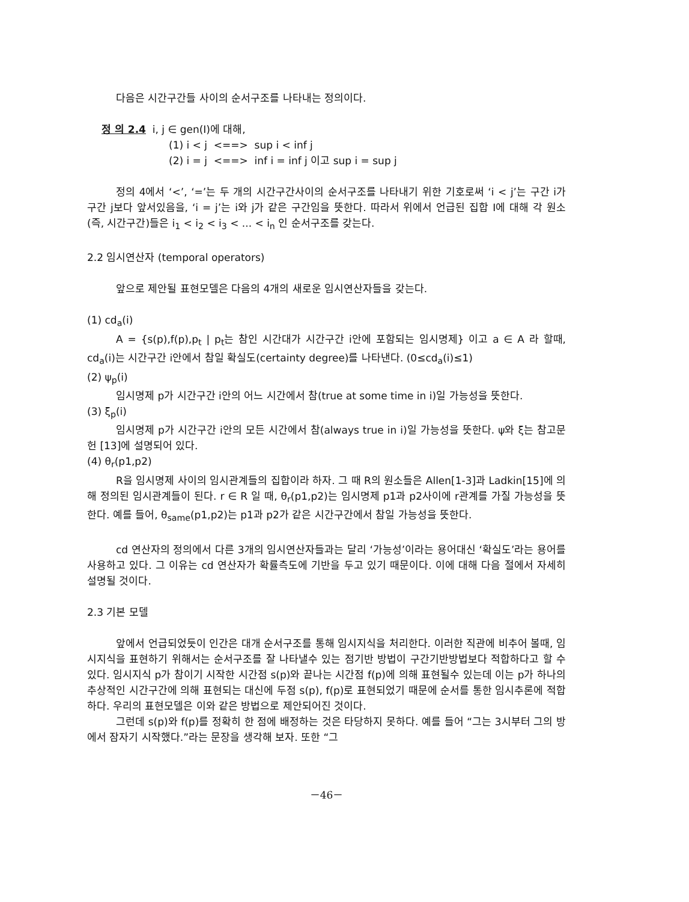다음은 시간구간들 사이의 순서구조를 나타내는 정의이다.
정 의 2.4 i, j ∈ gen(I)에 대해,
(1) i < j <==> sup i < inf j
(2) i = j <==> inf i = inf j 이고 sup i = sup j
정의 4에서 ‘<’, ‘=’는 두 개의 시간구간사이의 순서구조를 나타내기 위한 기호로써 ‘i < j’는 구간 i가 구간 j보다 앞서있음을, ‘i = j’는 i와 j가 같은 구간임을 뜻한다. 따라서 위에서 언급된 집합 I에 대해 각 원소(즉, 시간구간)들은 i<sub>1</sub> < i<sub>2</sub> < i<sub>3</sub> < ... < i<sub>n</sub> 인 순서구조를 갖는다.
2.2 임시연산자 (temporal operators)
앞으로 제안될 표현모델은 다음의 4개의 새로운 임시연산자들을 갖는다.
(1) cd<sub>a</sub>(i)
A = {s(p),f(p),p<sub>t</sub> | p<sub>t</sub>는 참인 시간대가 시간구간 i안에 포함되는 임시명제} 이고 a ∈ A 라 할때, cd<sub>a</sub>(i)는 시간구간 i안에서 참일 확실도(certainty degree)를 나타낸다. (0≤cd<sub>a</sub>(i)≤1)
(2) ψ<sub>p</sub>(i)
임시명제 p가 시간구간 i안의 어느 시간에서 참(true at some time in i)일 가능성을 뜻한다.
(3) ξ<sub>p</sub>(i)
임시명제 p가 시간구간 i안의 모든 시간에서 참(always true in i)일 가능성을 뜻한다. ψ와 ξ는 참고문헌 [13]에 설명되어 있다.
(4) θ<sub>r</sub>(p1,p2)
R을 임시명제 사이의 임시관계들의 집합이라 하자. 그 때 R의 원소들은 Allen[1-3]과 Ladkin[15]에 의해 정의된 임시관계들이 된다. r ∈ R 일 때, θ<sub>r</sub>(p1,p2)는 임시명제 p1과 p2사이에 r관계를 가질 가능성을 뜻한다. 예를 들어, θ<sub>same</sub>(p1,p2)는 p1과 p2가 같은 시간구간에서 참일 가능성을 뜻한다.
cd 연산자의 정의에서 다른 3개의 임시연산자들과는 달리 ‘가능성’이라는 용어대신 ‘확실도’라는 용어를 사용하고 있다. 그 이유는 cd 연산자가 확률측도에 기반을 두고 있기 때문이다. 이에 대해 다음 절에서 자세히 설명될 것이다.
2.3 기본 모델
앞에서 언급되었듯이 인간은 대개 순서구조를 통해 임시지식을 처리한다. 이러한 직관에 비추어 볼때, 임시지식을 표현하기 위해서는 순서구조를 잘 나타낼수 있는 점기반 방법이 구간기반방법보다 적합하다고 할 수 있다. 임시지식 p가 참이기 시작한 시간점 s(p)와 끝나는 시간점 f(p)에 의해 표현될수 있는데 이는 p가 하나의 추상적인 시간구간에 의해 표현되는 대신에 두점 s(p), f(p)로 표현되었기 때문에 순서를 통한 임시추론에 적합하다. 우리의 표현모델은 이와 같은 방법으로 제안되어진 것이다.
그런데 s(p)와 f(p)를 정확히 한 점에 배정하는 것은 타당하지 못하다. 예를 들어 “그는 3시부터 그의 방에서 잠자기 시작했다.”라는 문장을 생각해 보자. 또한 “그
－46－